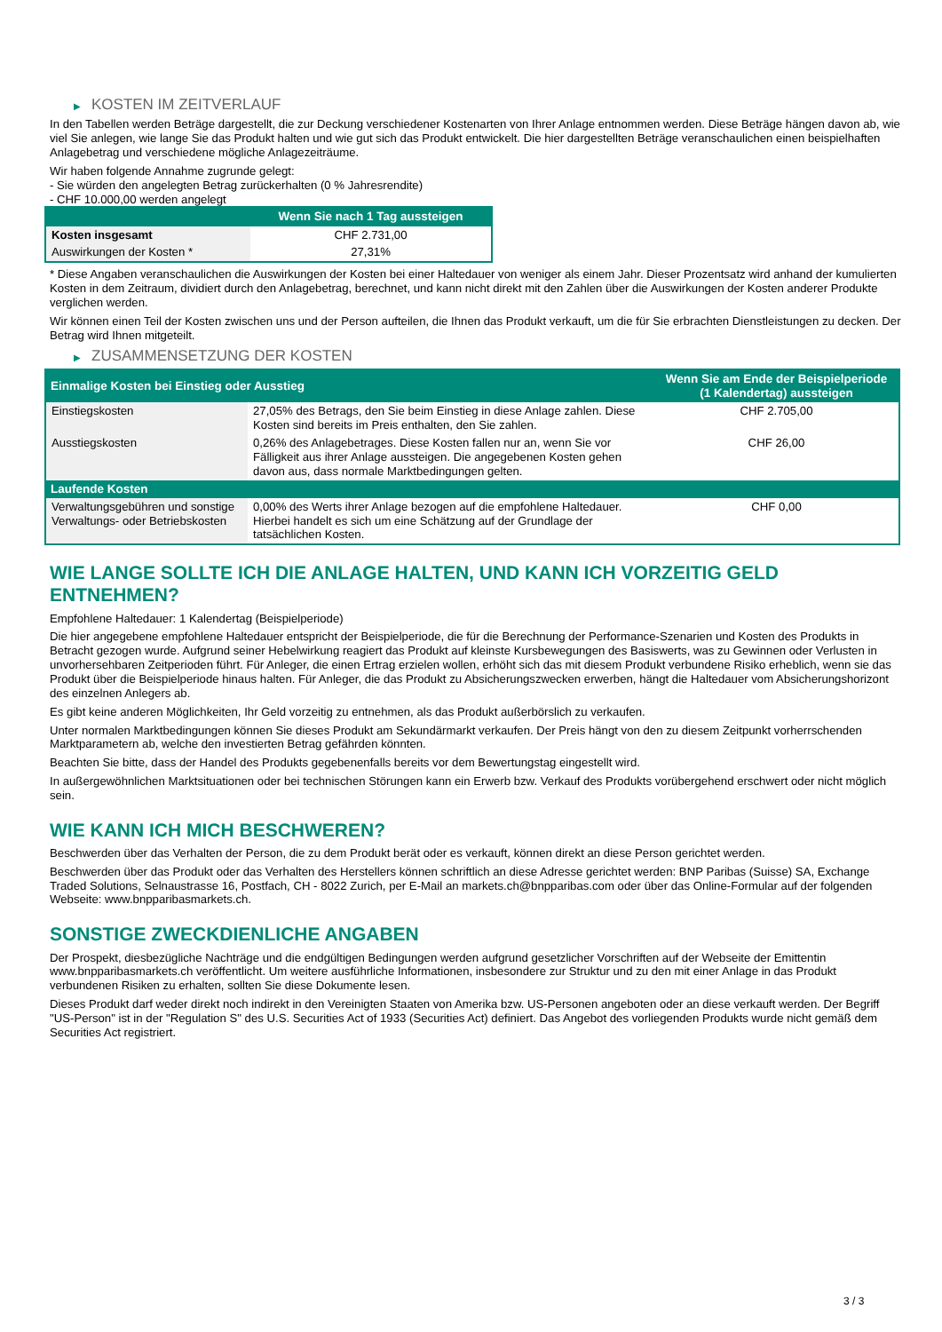▶ KOSTEN IM ZEITVERLAUF
In den Tabellen werden Beträge dargestellt, die zur Deckung verschiedener Kostenarten von Ihrer Anlage entnommen werden. Diese Beträge hängen davon ab, wie viel Sie anlegen, wie lange Sie das Produkt halten und wie gut sich das Produkt entwickelt. Die hier dargestellten Beträge veranschaulichen einen beispielhaften Anlagebetrag und verschiedene mögliche Anlagezeiträume.
Wir haben folgende Annahme zugrunde gelegt:
- Sie würden den angelegten Betrag zurückerhalten (0 % Jahresrendite)
- CHF 10.000,00 werden angelegt
| | Wenn Sie nach 1 Tag aussteigen |
| --- | --- |
| Kosten insgesamt | CHF 2.731,00 |
| Auswirkungen der Kosten * | 27,31% |
* Diese Angaben veranschaulichen die Auswirkungen der Kosten bei einer Haltedauer von weniger als einem Jahr. Dieser Prozentsatz wird anhand der kumulierten Kosten in dem Zeitraum, dividiert durch den Anlagebetrag, berechnet, und kann nicht direkt mit den Zahlen über die Auswirkungen der Kosten anderer Produkte verglichen werden.
Wir können einen Teil der Kosten zwischen uns und der Person aufteilen, die Ihnen das Produkt verkauft, um die für Sie erbrachten Dienstleistungen zu decken. Der Betrag wird Ihnen mitgeteilt.
▶ ZUSAMMENSETZUNG DER KOSTEN
| Einmalige Kosten bei Einstieg oder Ausstieg | | Wenn Sie am Ende der Beispielperiode (1 Kalendertag) aussteigen |
| --- | --- | --- |
| Einstiegskosten | 27,05% des Betrags, den Sie beim Einstieg in diese Anlage zahlen. Diese Kosten sind bereits im Preis enthalten, den Sie zahlen. | CHF 2.705,00 |
| Ausstiegskosten | 0,26% des Anlagebetrages. Diese Kosten fallen nur an, wenn Sie vor Fälligkeit aus ihrer Anlage aussteigen. Die angegebenen Kosten gehen davon aus, dass normale Marktbedingungen gelten. | CHF 26,00 |
| Laufende Kosten | | |
| Verwaltungsgebühren und sonstige Verwaltungs- oder Betriebskosten | 0,00% des Werts ihrer Anlage bezogen auf die empfohlene Haltedauer. Hierbei handelt es sich um eine Schätzung auf der Grundlage der tatsächlichen Kosten. | CHF 0,00 |
WIE LANGE SOLLTE ICH DIE ANLAGE HALTEN, UND KANN ICH VORZEITIG GELD ENTNEHMEN?
Empfohlene Haltedauer: 1 Kalendertag (Beispielperiode)
Die hier angegebene empfohlene Haltedauer entspricht der Beispielperiode, die für die Berechnung der Performance-Szenarien und Kosten des Produkts in Betracht gezogen wurde. Aufgrund seiner Hebelwirkung reagiert das Produkt auf kleinste Kursbewegungen des Basiswerts, was zu Gewinnen oder Verlusten in unvorhersehbaren Zeitperioden führt. Für Anleger, die einen Ertrag erzielen wollen, erhöht sich das mit diesem Produkt verbundene Risiko erheblich, wenn sie das Produkt über die Beispielperiode hinaus halten. Für Anleger, die das Produkt zu Absicherungszwecken erwerben, hängt die Haltedauer vom Absicherungshorizont des einzelnen Anlegers ab.
Es gibt keine anderen Möglichkeiten, Ihr Geld vorzeitig zu entnehmen, als das Produkt außerbörslich zu verkaufen.
Unter normalen Marktbedingungen können Sie dieses Produkt am Sekundärmarkt verkaufen. Der Preis hängt von den zu diesem Zeitpunkt vorherrschenden Marktparametern ab, welche den investierten Betrag gefährden könnten.
Beachten Sie bitte, dass der Handel des Produkts gegebenenfalls bereits vor dem Bewertungstag eingestellt wird.
In außergewöhnlichen Marktsituationen oder bei technischen Störungen kann ein Erwerb bzw. Verkauf des Produkts vorübergehend erschwert oder nicht möglich sein.
WIE KANN ICH MICH BESCHWEREN?
Beschwerden über das Verhalten der Person, die zu dem Produkt berät oder es verkauft, können direkt an diese Person gerichtet werden.
Beschwerden über das Produkt oder das Verhalten des Herstellers können schriftlich an diese Adresse gerichtet werden: BNP Paribas (Suisse) SA, Exchange Traded Solutions, Selnaustrasse 16, Postfach, CH - 8022 Zurich, per E-Mail an markets.ch@bnpparibas.com oder über das Online-Formular auf der folgenden Webseite: www.bnpparibasmarkets.ch.
SONSTIGE ZWECKDIENLICHE ANGABEN
Der Prospekt, diesbezügliche Nachträge und die endgültigen Bedingungen werden aufgrund gesetzlicher Vorschriften auf der Webseite der Emittentin www.bnpparibasmarkets.ch veröffentlicht. Um weitere ausführliche Informationen, insbesondere zur Struktur und zu den mit einer Anlage in das Produkt verbundenen Risiken zu erhalten, sollten Sie diese Dokumente lesen.
Dieses Produkt darf weder direkt noch indirekt in den Vereinigten Staaten von Amerika bzw. US-Personen angeboten oder an diese verkauft werden. Der Begriff "US-Person" ist in der "Regulation S" des U.S. Securities Act of 1933 (Securities Act) definiert. Das Angebot des vorliegenden Produkts wurde nicht gemäß dem Securities Act registriert.
3 / 3